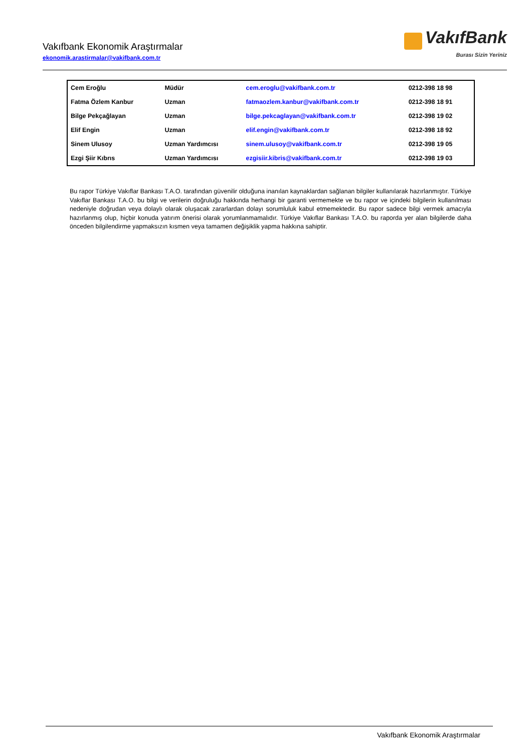Vakıfbank Ekonomik Araştırmalar
ekonomik.arastirmalar@vakifbank.com.tr
VakıfBank
Burası Sizin Yeriniz
| Cem Eroğlu | Müdür | cem.eroglu@vakifbank.com.tr | 0212-398 18 98 |
| Fatma Özlem Kanbur | Uzman | fatmaozlem.kanbur@vakifbank.com.tr | 0212-398 18 91 |
| Bilge Pekçağlayan | Uzman | bilge.pekcaglayan@vakifbank.com.tr | 0212-398 19 02 |
| Elif Engin | Uzman | elif.engin@vakifbank.com.tr | 0212-398 18 92 |
| Sinem Ulusoy | Uzman Yardımcısı | sinem.ulusoy@vakifbank.com.tr | 0212-398 19 05 |
| Ezgi Şiir Kıbrıs | Uzman Yardımcısı | ezgisiir.kibris@vakifbank.com.tr | 0212-398 19 03 |
Bu rapor Türkiye Vakıflar Bankası T.A.O. tarafından güvenilir olduğuna inanılan kaynaklardan sağlanan bilgiler kullanılarak hazırlanmıştır. Türkiye Vakıflar Bankası T.A.O. bu bilgi ve verilerin doğruluğu hakkında herhangi bir garanti vermemekte ve bu rapor ve içindeki bilgilerin kullanılması nedeniyle doğrudan veya dolaylı olarak oluşacak zararlardan dolayı sorumluluk kabul etmemektedir. Bu rapor sadece bilgi vermek amacıyla hazırlanmış olup, hiçbir konuda yatırım önerisi olarak yorumlanmamalıdır. Türkiye Vakıflar Bankası T.A.O. bu raporda yer alan bilgilerde daha önceden bilgilendirme yapmaksızın kısmen veya tamamen değişiklik yapma hakkına sahiptir.
Vakıfbank Ekonomik Araştırmalar